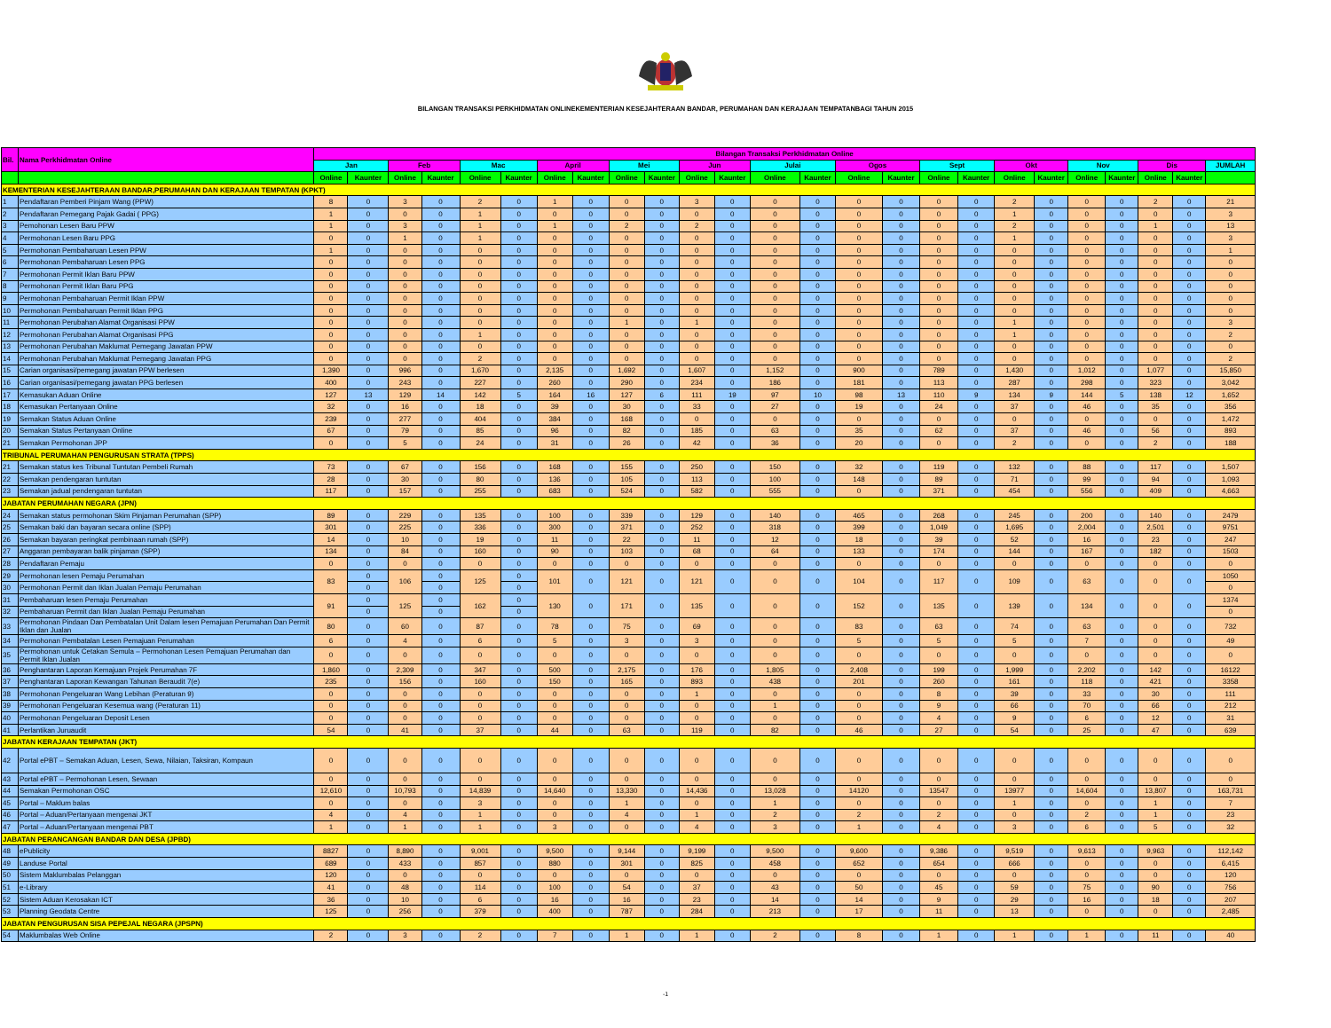BILANGAN TRANSAKSI PERKHIDMATAN ONLINEKEMENTERIAN KESEJAHTERAAN BANDAR, PERUMAHAN DAN KERAJAAN TEMPATANBAGI TAHUN 2015
| Bil. | Nama Perkhidmatan Online | Bilangan Transaksi Perkhidmatan Online | | | | | | | | | | | | | | | | | | | | | | | | |
| --- | --- | --- | --- | --- | --- | --- | --- | --- | --- | --- | --- | --- | --- | --- | --- | --- | --- | --- | --- | --- | --- | --- | --- | --- | --- | --- |
| | | Jan | | Feb | | Mac | | April | | Mei | | Jun | | Julai | | Ogos | | Sept | | Okt | | Nov | | Dis | | JUMLAH |
| | | Online | Kaunter | Online | Kaunter | Online | Kaunter | Online | Kaunter | Online | Kaunter | Online | Kaunter | Online | Kaunter | Online | Kaunter | Online | Kaunter | Online | Kaunter | Online | Kaunter | Online | Kaunter | |
| KEMENTERIAN KESEJAHTERAAN BANDAR,PERUMAHAN DAN KERAJAAN TEMPATAN (KPKT) | | | | | | | | | | | | | | | | | | | | | | | | | | |
| 1 | Pendaftaran Pemberi Pinjam Wang (PPW) | 8 | 0 | 3 | 0 | 2 | 0 | 1 | 0 | 0 | 0 | 3 | 0 | 0 | 0 | 0 | 0 | 0 | 0 | 2 | 0 | 0 | 0 | 2 | 0 | 21 |
| 2 | Pendaftaran Pemegang Pajak Gadai ( PPG) | 1 | 0 | 0 | 0 | 1 | 0 | 0 | 0 | 0 | 0 | 0 | 0 | 0 | 0 | 0 | 0 | 0 | 0 | 1 | 0 | 0 | 0 | 0 | 0 | 3 |
| 3 | Pemohonan Lesen Baru PPW | 1 | 0 | 3 | 0 | 1 | 0 | 1 | 0 | 2 | 0 | 2 | 0 | 0 | 0 | 0 | 0 | 0 | 0 | 2 | 0 | 0 | 0 | 1 | 0 | 13 |
| 4 | Permohonan Lesen Baru PPG | 0 | 0 | 1 | 0 | 1 | 0 | 0 | 0 | 0 | 0 | 0 | 0 | 0 | 0 | 0 | 0 | 0 | 0 | 1 | 0 | 0 | 0 | 0 | 0 | 3 |
| 5 | Permohonan Pembaharuan Lesen PPW | 1 | 0 | 0 | 0 | 0 | 0 | 0 | 0 | 0 | 0 | 0 | 0 | 0 | 0 | 0 | 0 | 0 | 0 | 0 | 0 | 0 | 0 | 0 | 0 | 1 |
| 6 | Permohonan Pembaharuan Lesen PPG | 0 | 0 | 0 | 0 | 0 | 0 | 0 | 0 | 0 | 0 | 0 | 0 | 0 | 0 | 0 | 0 | 0 | 0 | 0 | 0 | 0 | 0 | 0 | 0 | 0 |
| 7 | Permohonan Permit Iklan Baru PPW | 0 | 0 | 0 | 0 | 0 | 0 | 0 | 0 | 0 | 0 | 0 | 0 | 0 | 0 | 0 | 0 | 0 | 0 | 0 | 0 | 0 | 0 | 0 | 0 | 0 |
| 8 | Permohonan Permit Iklan Baru PPG | 0 | 0 | 0 | 0 | 0 | 0 | 0 | 0 | 0 | 0 | 0 | 0 | 0 | 0 | 0 | 0 | 0 | 0 | 0 | 0 | 0 | 0 | 0 | 0 | 0 |
| 9 | Permohonan Pembaharuan Permit Iklan PPW | 0 | 0 | 0 | 0 | 0 | 0 | 0 | 0 | 0 | 0 | 0 | 0 | 0 | 0 | 0 | 0 | 0 | 0 | 0 | 0 | 0 | 0 | 0 | 0 | 0 |
| 10 | Permohonan Pembaharuan Permit Iklan PPG | 0 | 0 | 0 | 0 | 0 | 0 | 0 | 0 | 0 | 0 | 0 | 0 | 0 | 0 | 0 | 0 | 0 | 0 | 0 | 0 | 0 | 0 | 0 | 0 | 0 |
| 11 | Permohonan Perubahan Alamat Organisasi PPW | 0 | 0 | 0 | 0 | 0 | 0 | 0 | 0 | 1 | 0 | 1 | 0 | 0 | 0 | 0 | 0 | 0 | 0 | 1 | 0 | 0 | 0 | 0 | 0 | 3 |
| 12 | Permohonan Perubahan Alamat Organisasi PPG | 0 | 0 | 0 | 0 | 1 | 0 | 0 | 0 | 0 | 0 | 0 | 0 | 0 | 0 | 0 | 0 | 0 | 0 | 1 | 0 | 0 | 0 | 0 | 0 | 2 |
| 13 | Permohonan Perubahan Maklumat Pemegang Jawatan PPW | 0 | 0 | 0 | 0 | 0 | 0 | 0 | 0 | 0 | 0 | 0 | 0 | 0 | 0 | 0 | 0 | 0 | 0 | 0 | 0 | 0 | 0 | 0 | 0 | 0 |
| 14 | Permohonan Perubahan Maklumat Pemegang Jawatan PPG | 0 | 0 | 0 | 0 | 2 | 0 | 0 | 0 | 0 | 0 | 0 | 0 | 0 | 0 | 0 | 0 | 0 | 0 | 0 | 0 | 0 | 0 | 0 | 0 | 2 |
| 15 | Carian organisasi/pemegang jawatan PPW berlesen | 1,390 | 0 | 996 | 0 | 1,670 | 0 | 2,135 | 0 | 1,692 | 0 | 1,607 | 0 | 1,152 | 0 | 900 | 0 | 789 | 0 | 1,430 | 0 | 1,012 | 0 | 1,077 | 0 | 15,850 |
| 16 | Carian organisasi/pemegang jawatan PPG berlesen | 400 | 0 | 243 | 0 | 227 | 0 | 260 | 0 | 290 | 0 | 234 | 0 | 186 | 0 | 181 | 0 | 113 | 0 | 287 | 0 | 298 | 0 | 323 | 0 | 3,042 |
| 17 | Kemasukan Aduan Online | 127 | 13 | 129 | 14 | 142 | 5 | 164 | 16 | 127 | 6 | 111 | 19 | 97 | 10 | 98 | 13 | 110 | 9 | 134 | 9 | 144 | 5 | 138 | 12 | 1,652 |
| 18 | Kemasukan Pertanyaan Online | 32 | 0 | 16 | 0 | 18 | 0 | 39 | 0 | 30 | 0 | 33 | 0 | 27 | 0 | 19 | 0 | 24 | 0 | 37 | 0 | 46 | 0 | 35 | 0 | 356 |
| 19 | Semakan Status Aduan Online | 239 | 0 | 277 | 0 | 404 | 0 | 384 | 0 | 168 | 0 | 0 | 0 | 0 | 0 | 0 | 0 | 0 | 0 | 0 | 0 | 0 | 0 | 0 | 0 | 1,472 |
| 20 | Semakan Status Pertanyaan Online | 67 | 0 | 79 | 0 | 85 | 0 | 96 | 0 | 82 | 0 | 185 | 0 | 63 | 0 | 35 | 0 | 62 | 0 | 37 | 0 | 46 | 0 | 56 | 0 | 893 |
| 21 | Semakan Permohonan JPP | 0 | 0 | 5 | 0 | 24 | 0 | 31 | 0 | 26 | 0 | 42 | 0 | 36 | 0 | 20 | 0 | 0 | 0 | 2 | 0 | 0 | 0 | 2 | 0 | 188 |
| TRIBUNAL PERUMAHAN PENGURUSAN STRATA (TPPS) | | | | | | | | | | | | | | | | | | | | | | | | | | |
| 21 | Semakan status kes Tribunal Tuntutan Pembeli Rumah | 73 | 0 | 67 | 0 | 156 | 0 | 168 | 0 | 155 | 0 | 250 | 0 | 150 | 0 | 32 | 0 | 119 | 0 | 132 | 0 | 88 | 0 | 117 | 0 | 1,507 |
| 22 | Semakan pendengaran tuntutan | 28 | 0 | 30 | 0 | 80 | 0 | 136 | 0 | 105 | 0 | 113 | 0 | 100 | 0 | 148 | 0 | 89 | 0 | 71 | 0 | 99 | 0 | 94 | 0 | 1,093 |
| 23 | Semakan jadual pendengaran tuntutan | 117 | 0 | 157 | 0 | 255 | 0 | 683 | 0 | 524 | 0 | 582 | 0 | 555 | 0 | 0 | 0 | 371 | 0 | 454 | 0 | 556 | 0 | 409 | 0 | 4,663 |
| JABATAN PERUMAHAN NEGARA (JPN) | | | | | | | | | | | | | | | | | | | | | | | | | | |
| 24 | Semakan status permohonan Skim Pinjaman Perumahan (SPP) | 89 | 0 | 229 | 0 | 135 | 0 | 100 | 0 | 339 | 0 | 129 | 0 | 140 | 0 | 465 | 0 | 268 | 0 | 245 | 0 | 200 | 0 | 140 | 0 | 2479 |
| 25 | Semakan baki dan bayaran secara online (SPP) | 301 | 0 | 225 | 0 | 336 | 0 | 300 | 0 | 371 | 0 | 252 | 0 | 318 | 0 | 399 | 0 | 1,049 | 0 | 1,695 | 0 | 2,004 | 0 | 2,501 | 0 | 9751 |
| 26 | Semakan bayaran peringkat pembinaan rumah (SPP) | 14 | 0 | 10 | 0 | 19 | 0 | 11 | 0 | 22 | 0 | 11 | 0 | 12 | 0 | 18 | 0 | 39 | 0 | 52 | 0 | 16 | 0 | 23 | 0 | 247 |
| 27 | Anggaran pembayaran balik pinjaman (SPP) | 134 | 0 | 84 | 0 | 160 | 0 | 90 | 0 | 103 | 0 | 68 | 0 | 64 | 0 | 133 | 0 | 174 | 0 | 144 | 0 | 167 | 0 | 182 | 0 | 1503 |
| 28 | Pendaftaran Pemaju | 0 | 0 | 0 | 0 | 0 | 0 | 0 | 0 | 0 | 0 | 0 | 0 | 0 | 0 | 0 | 0 | 0 | 0 | 0 | 0 | 0 | 0 | 0 | 0 | 0 |
| 29 | Permohonan lesen Pemaju Perumahan | 83 | 0 | 106 | 0 | 125 | 0 | 101 | 0 | 121 | 0 | 121 | 0 | 0 | 0 | 104 | 0 | 117 | 0 | 109 | 0 | 63 | 0 | 0 | 0 | 1050 |
| 30 | Permohonan Permit dan Iklan Jualan Pemaju Perumahan | | 0 | | 0 | | 0 | | | | | | | | | | | | | | | | | | | 0 |
| 31 | Pembaharuan lesen Pemaju Perumahan | 91 | 0 | 125 | 0 | 162 | 0 | 130 | 0 | 171 | 0 | 135 | 0 | 0 | 0 | 152 | 0 | 135 | 0 | 139 | 0 | 134 | 0 | 0 | 0 | 1374 |
| 32 | Pembaharuan Permit dan Iklan Jualan Pemaju Perumahan | | 0 | | 0 | | 0 | | | | | | | | | | | | | | | | | | | 0 |
| 33 | Permohonan Pindaan Dan Pembatalan Unit Dalam lesen Pemajuan Perumahan Dan Permit Iklan dan Jualan | 80 | 0 | 60 | 0 | 87 | 0 | 78 | 0 | 75 | 0 | 69 | 0 | 0 | 0 | 83 | 0 | 63 | 0 | 74 | 0 | 63 | 0 | 0 | 0 | 732 |
| 34 | Permohonan Pembatalan Lesen Pemajuan Perumahan | 6 | 0 | 4 | 0 | 6 | 0 | 5 | 0 | 3 | 0 | 3 | 0 | 0 | 0 | 5 | 0 | 5 | 0 | 5 | 0 | 7 | 0 | 0 | 0 | 49 |
| 35 | Permohonan untuk Cetakan Semula – Permohonan Lesen Pemajuan Perumahan dan Permit Iklan Jualan | 0 | 0 | 0 | 0 | 0 | 0 | 0 | 0 | 0 | 0 | 0 | 0 | 0 | 0 | 0 | 0 | 0 | 0 | 0 | 0 | 0 | 0 | 0 | 0 | 0 |
| 36 | Penghantaran Laporan Kemajuan Projek Perumahan 7F | 1,860 | 0 | 2,309 | 0 | 347 | 0 | 500 | 0 | 2,175 | 0 | 176 | 0 | 1,805 | 0 | 2,408 | 0 | 199 | 0 | 1,999 | 0 | 2,202 | 0 | 142 | 0 | 16122 |
| 37 | Penghantaran Laporan Kewangan Tahunan Beraudit 7(e) | 235 | 0 | 156 | 0 | 160 | 0 | 150 | 0 | 165 | 0 | 893 | 0 | 438 | 0 | 201 | 0 | 260 | 0 | 161 | 0 | 118 | 0 | 421 | 0 | 3358 |
| 38 | Permohonan Pengeluaran Wang Lebihan (Peraturan 9) | 0 | 0 | 0 | 0 | 0 | 0 | 0 | 0 | 0 | 0 | 1 | 0 | 0 | 0 | 0 | 0 | 8 | 0 | 39 | 0 | 33 | 0 | 30 | 0 | 111 |
| 39 | Permohonan Pengeluaran Kesemua wang (Peraturan 11) | 0 | 0 | 0 | 0 | 0 | 0 | 0 | 0 | 0 | 0 | 0 | 0 | 1 | 0 | 0 | 0 | 9 | 0 | 66 | 0 | 70 | 0 | 66 | 0 | 212 |
| 40 | Permohonan Pengeluaran Deposit Lesen | 0 | 0 | 0 | 0 | 0 | 0 | 0 | 0 | 0 | 0 | 0 | 0 | 0 | 0 | 0 | 0 | 4 | 0 | 9 | 0 | 6 | 0 | 12 | 0 | 31 |
| 41 | Perlantikan Juruaudit | 54 | 0 | 41 | 0 | 37 | 0 | 44 | 0 | 63 | 0 | 119 | 0 | 82 | 0 | 46 | 0 | 27 | 0 | 54 | 0 | 25 | 0 | 47 | 0 | 639 |
| JABATAN KERAJAAN TEMPATAN (JKT) | | | | | | | | | | | | | | | | | | | | | | | | | | |
| 42 | Portal ePBT – Semakan Aduan, Lesen, Sewa, Nilaian, Taksiran, Kompaun | 0 | 0 | 0 | 0 | 0 | 0 | 0 | 0 | 0 | 0 | 0 | 0 | 0 | 0 | 0 | 0 | 0 | 0 | 0 | 0 | 0 | 0 | 0 | 0 | 0 |
| 43 | Portal ePBT – Permohonan Lesen, Sewaan | 0 | 0 | 0 | 0 | 0 | 0 | 0 | 0 | 0 | 0 | 0 | 0 | 0 | 0 | 0 | 0 | 0 | 0 | 0 | 0 | 0 | 0 | 0 | 0 | 0 |
| 44 | Semakan Permohonan OSC | 12,610 | 0 | 10,793 | 0 | 14,839 | 0 | 14,640 | 0 | 13,330 | 0 | 14,436 | 0 | 13,028 | 0 | 14120 | 0 | 13547 | 0 | 13977 | 0 | 14,604 | 0 | 13,807 | 0 | 163,731 |
| 45 | Portal – Maklum balas | 0 | 0 | 0 | 0 | 3 | 0 | 0 | 0 | 1 | 0 | 0 | 0 | 1 | 0 | 0 | 0 | 0 | 0 | 1 | 0 | 0 | 0 | 1 | 0 | 7 |
| 46 | Portal – Aduan/Pertanyaan mengenai JKT | 4 | 0 | 4 | 0 | 1 | 0 | 0 | 0 | 4 | 0 | 1 | 0 | 2 | 0 | 2 | 0 | 2 | 0 | 0 | 0 | 2 | 0 | 1 | 0 | 23 |
| 47 | Portal – Aduan/Pertanyaan mengenai PBT | 1 | 0 | 1 | 0 | 1 | 0 | 3 | 0 | 0 | 0 | 4 | 0 | 3 | 0 | 1 | 0 | 4 | 0 | 3 | 0 | 6 | 0 | 5 | 0 | 32 |
| JABATAN PERANCANGAN BANDAR DAN DESA (JPBD) | | | | | | | | | | | | | | | | | | | | | | | | | | |
| 48 | ePublicity | 8827 | 0 | 8,890 | 0 | 9,001 | 0 | 9,500 | 0 | 9,144 | 0 | 9,199 | 0 | 9,500 | 0 | 9,600 | 0 | 9,386 | 0 | 9,519 | 0 | 9,613 | 0 | 9,963 | 0 | 112,142 |
| 49 | Landuse Portal | 689 | 0 | 433 | 0 | 857 | 0 | 880 | 0 | 301 | 0 | 825 | 0 | 458 | 0 | 652 | 0 | 654 | 0 | 666 | 0 | 0 | 0 | 0 | 0 | 6,415 |
| 50 | Sistem Maklumbalas Pelanggan | 120 | 0 | 0 | 0 | 0 | 0 | 0 | 0 | 0 | 0 | 0 | 0 | 0 | 0 | 0 | 0 | 0 | 0 | 0 | 0 | 0 | 0 | 0 | 0 | 120 |
| 51 | e-Library | 41 | 0 | 48 | 0 | 114 | 0 | 100 | 0 | 54 | 0 | 37 | 0 | 43 | 0 | 50 | 0 | 45 | 0 | 59 | 0 | 75 | 0 | 90 | 0 | 756 |
| 52 | Sistem Aduan Kerosakan ICT | 36 | 0 | 10 | 0 | 6 | 0 | 16 | 0 | 16 | 0 | 23 | 0 | 14 | 0 | 14 | 0 | 9 | 0 | 29 | 0 | 16 | 0 | 18 | 0 | 207 |
| 53 | Planning Geodata Centre | 125 | 0 | 256 | 0 | 379 | 0 | 400 | 0 | 787 | 0 | 284 | 0 | 213 | 0 | 17 | 0 | 11 | 0 | 13 | 0 | 0 | 0 | 0 | 0 | 2,485 |
| JABATAN PENGURUSAN SISA PEPEJAL NEGARA (JPSPN) | | | | | | | | | | | | | | | | | | | | | | | | | | |
| 54 | Maklumbalas Web Online | 2 | 0 | 3 | 0 | 2 | 0 | 7 | 0 | 1 | 0 | 1 | 0 | 2 | 0 | 8 | 0 | 1 | 0 | 1 | 0 | 1 | 0 | 11 | 0 | 40 |
-1